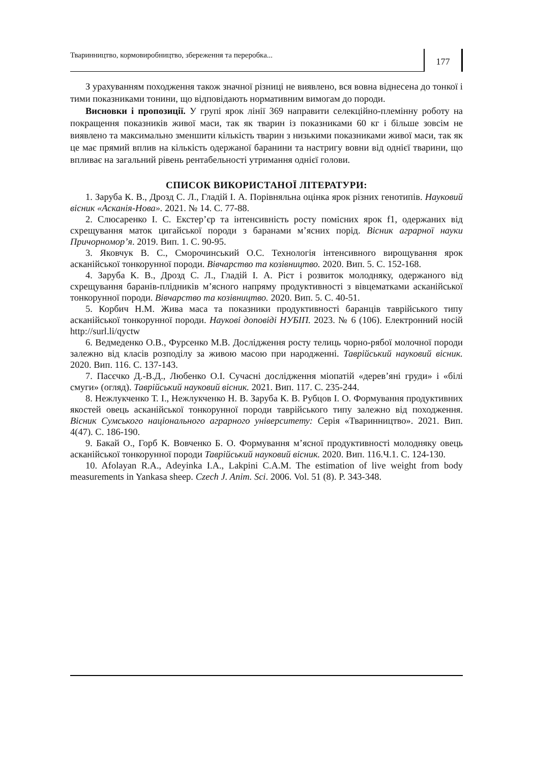Тваринництво, кормовиробництво, збереження та переробка...
177
З урахуванням походження також значної різниці не виявлено, вся вовна віднесена до тонкої і тими показниками тонини, що відповідають нормативним вимогам до породи.
Висновки і пропозиції. У групі ярок лінії 369 направити селекційно-племінну роботу на покращення показників живої маси, так як тварин із показниками 60 кг і більше зовсім не виявлено та максимально зменшити кількість тварин з низькими показниками живої маси, так як це має прямий вплив на кількість одержаної баранини та настригу вовни від однієї тварини, що впливає на загальний рівень рентабельності утримання однієї голови.
СПИСОК ВИКОРИСТАНОЇ ЛІТЕРАТУРИ:
1. Заруба К. В., Дрозд С. Л., Гладій І. А. Порівняльна оцінка ярок різних генотипів. Науковий вісник «Асканія-Нова». 2021. № 14. С. 77-88.
2. Слюсаренко І. С. Екстер’єр та інтенсивність росту помісних ярок f1, одержаних від схрещування маток цигайської породи з баранами м’ясних порід. Вісник аграрної науки Причорномор’я. 2019. Вип. 1. С. 90-95.
3. Яковчук В. С., Сморочинський О.С. Технологія інтенсивного вирощування ярок асканійської тонкорунної породи. Вівчарство та козівництво. 2020. Вип. 5. С. 152-168.
4. Заруба К. В., Дрозд С. Л., Гладій І. А. Ріст і розвиток молодняку, одержаного від схрещування баранів-плідників м’ясного напряму продуктивності з вівцематками асканійської тонкорунної породи. Вівчарство та козівництво. 2020. Вип. 5. С. 40-51.
5. Корбич Н.М. Жива маса та показники продуктивності баранців таврійського типу асканійської тонкорунної породи. Наукові доповіді НУБІП. 2023. № 6 (106). Електронний носій http://surl.li/qyctw
6. Ведмеденко О.В., Фурсенко М.В. Дослідження росту телиць чорно-рябої молочної породи залежно від класів розподілу за живою масою при народженні. Таврійський науковий вісник. 2020. Вип. 116. С. 137-143.
7. Пасєчко Д.-В.Д., Любенко О.І. Сучасні дослідження міопатій «дерев’яні груди» і «білі смуги» (огляд). Таврійський науковий вісник. 2021. Вип. 117. С. 235-244.
8. Нежлукченко Т. І., Нежлукченко Н. В. Заруба К. В. Рубцов І. О. Формування продуктивних якостей овець асканійської тонкорунної породи таврійського типу залежно від походження. Вісник Сумського національного аграрного університету: Серія «Тваринництво». 2021. Вип. 4(47). С. 186-190.
9. Бакай О., Горб К. Вовченко Б. О. Формування м’ясної продуктивності молодняку овець асканійської тонкорунної породи Таврійський науковий вісник. 2020. Вип. 116.Ч.1. С. 124-130.
10. Afolayan R.A., Adeyinka I.A., Lakpini C.A.M. The estimation of live weight from body measurements in Yankasa sheep. Czech J. Anim. Sci. 2006. Vol. 51 (8). P. 343-348.